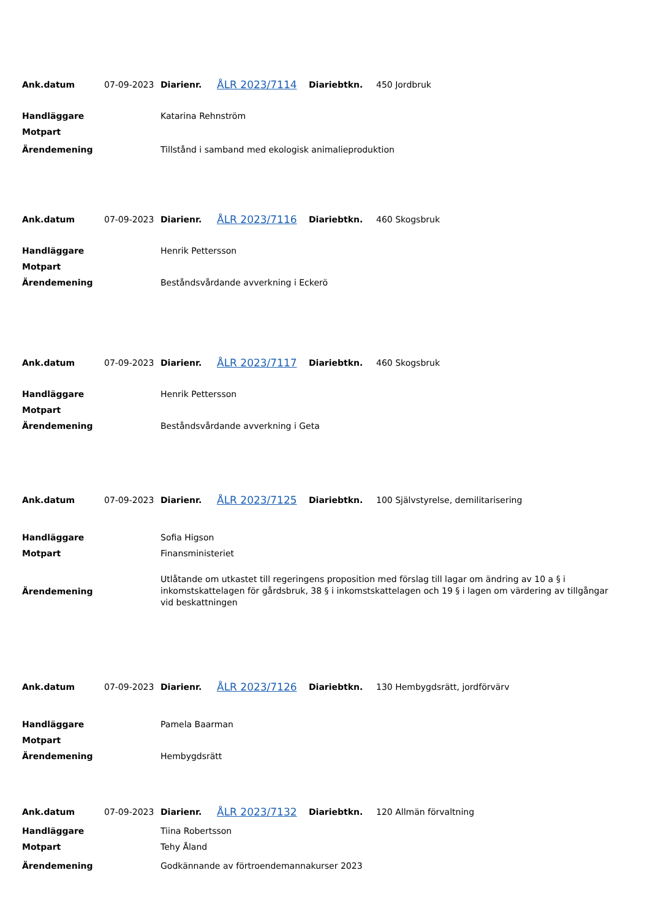| Ank.datum | 07-09-2023 | Diarienr. | ÅLR 2023/7114 | Diariebtkn. | 450 Jordbruk |
| Handläggare | | Katarina Rehnström | | | |
| Motpart | | | | | |
| Ärendemening | | Tillstånd i samband med ekologisk animalieproduktion | | | |
| Ank.datum | 07-09-2023 | Diarienr. | ÅLR 2023/7116 | Diariebtkn. | 460 Skogsbruk |
| Handläggare | | Henrik Pettersson | | | |
| Motpart | | | | | |
| Ärendemening | | Beståndsvårdande avverkning i Eckerö | | | |
| Ank.datum | 07-09-2023 | Diarienr. | ÅLR 2023/7117 | Diariebtkn. | 460 Skogsbruk |
| Handläggare | | Henrik Pettersson | | | |
| Motpart | | | | | |
| Ärendemening | | Beståndsvårdande avverkning i Geta | | | |
| Ank.datum | 07-09-2023 | Diarienr. | ÅLR 2023/7125 | Diariebtkn. | 100 Självstyrelse, demilitarisering |
| Handläggare | | Sofia Higson | | | |
| Motpart | | Finansministeriet | | | |
| Ärendemening | | Utlåtande om utkastet till regeringens proposition med förslag till lagar om ändring av 10 a § i inkomstskattelagen för gårdsbruk, 38 § i inkomstskattelagen och 19 § i lagen om värdering av tillgångar vid beskattningen | | | |
| Ank.datum | 07-09-2023 | Diarienr. | ÅLR 2023/7126 | Diariebtkn. | 130 Hembygdsrätt, jordförvärv |
| Handläggare | | Pamela Baarman | | | |
| Motpart | | | | | |
| Ärendemening | | Hembygdsrätt | | | |
| Ank.datum | 07-09-2023 | Diarienr. | ÅLR 2023/7132 | Diariebtkn. | 120 Allmän förvaltning |
| Handläggare | | Tiina Robertsson | | | |
| Motpart | | Tehy Åland | | | |
| Ärendemening | | Godkännande av förtroendemannakurser 2023 | | | |